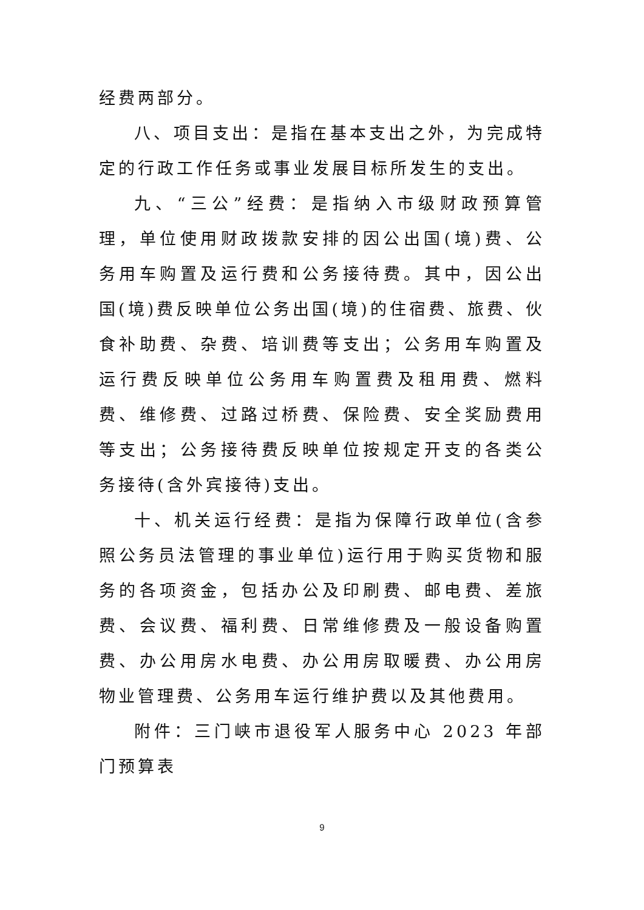经费两部分。
八、项目支出：是指在基本支出之外，为完成特定的行政工作任务或事业发展目标所发生的支出。
九、“三公”经费：是指纳入市级财政预算管理，单位使用财政拨款安排的因公出国(境)费、公务用车购置及运行费和公务接待费。其中，因公出国(境)费反映单位公务出国(境)的住宿费、旅费、伙食补助费、杂费、培训费等支出；公务用车购置及运行费反映单位公务用车购置费及租用费、燃料费、维修费、过路过桥费、保险费、安全奖励费用等支出；公务接待费反映单位按规定开支的各类公务接待(含外宾接待)支出。
十、机关运行经费：是指为保障行政单位(含参照公务员法管理的事业单位)运行用于购买货物和服务的各项资金，包括办公及印刷费、邮电费、差旅费、会议费、福利费、日常维修费及一般设备购置费、办公用房水电费、办公用房取暖费、办公用房物业管理费、公务用车运行维护费以及其他费用。
附件：三门峡市退役军人服务中心 2023 年部门预算表
9